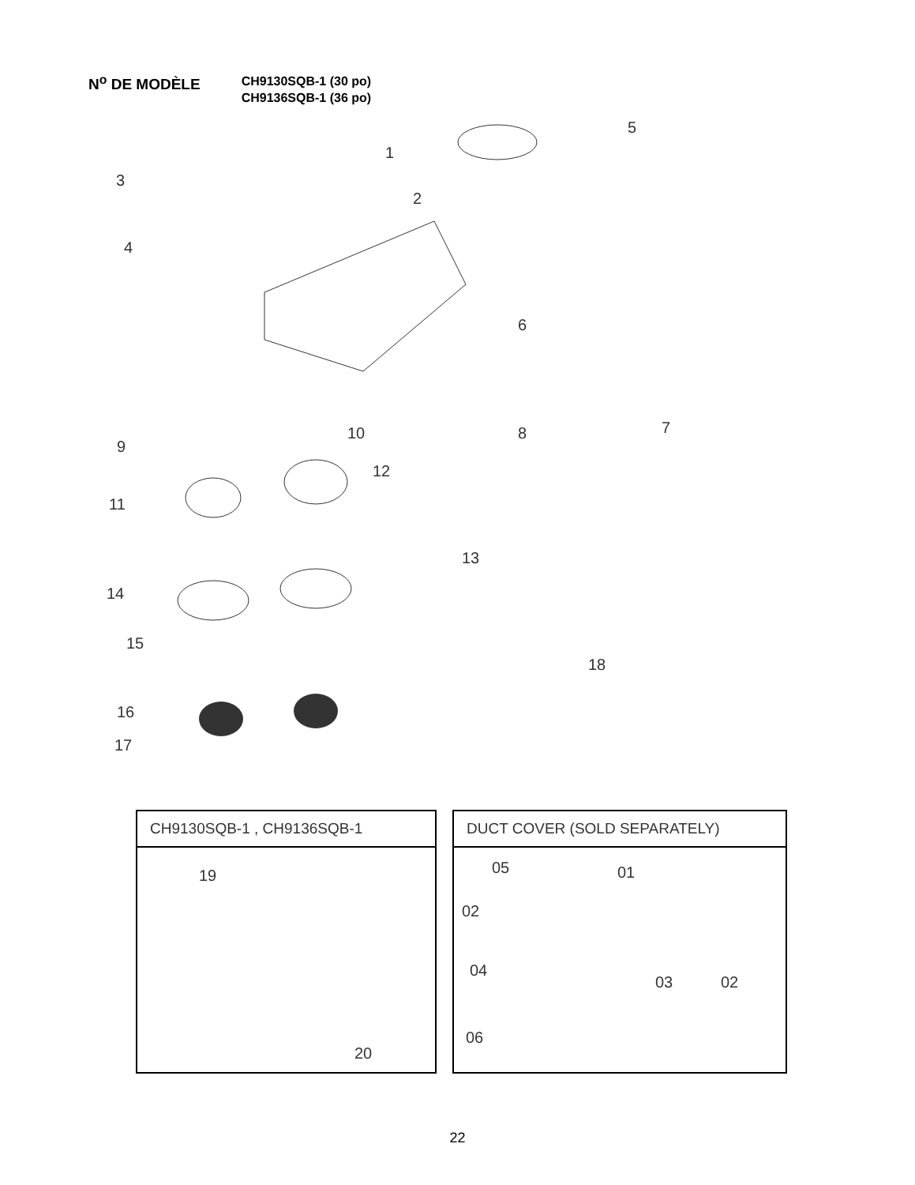N<sup>o</sup> DE MODÈLE
CH9130SQB-1 (30 po)
CH9136SQB-1 (36 po)
5
1
3
2
4
6
10 8 7
9
12
11
13
14
15
18
16
17
CH9130SQB-1 , CH9136SQB-1
19
20
DUCT COVER (SOLD SEPARATELY)
05 01
02
04
03 02
06
22